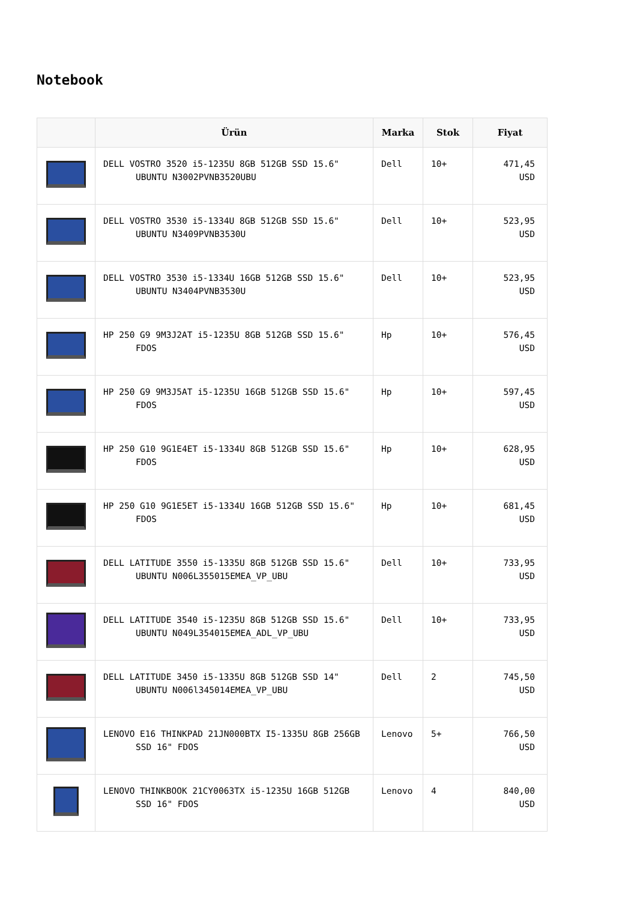Notebook
| | Ürün | Marka | Stok | Fiyat |
| --- | --- | --- | --- | --- |
| | DELL VOSTRO 3520 i5-1235U 8GB 512GB SSD 15.6" UBUNTU N3002PVNB3520UBU | Dell | 10+ | 471,45 USD |
| | DELL VOSTRO 3530 i5-1334U 8GB 512GB SSD 15.6" UBUNTU N3409PVNB3530U | Dell | 10+ | 523,95 USD |
| | DELL VOSTRO 3530 i5-1334U 16GB 512GB SSD 15.6" UBUNTU N3404PVNB3530U | Dell | 10+ | 523,95 USD |
| | HP 250 G9 9M3J2AT i5-1235U 8GB 512GB SSD 15.6" FDOS | Hp | 10+ | 576,45 USD |
| | HP 250 G9 9M3J5AT i5-1235U 16GB 512GB SSD 15.6" FDOS | Hp | 10+ | 597,45 USD |
| | HP 250 G10 9G1E4ET i5-1334U 8GB 512GB SSD 15.6" FDOS | Hp | 10+ | 628,95 USD |
| | HP 250 G10 9G1E5ET i5-1334U 16GB 512GB SSD 15.6" FDOS | Hp | 10+ | 681,45 USD |
| | DELL LATITUDE 3550 i5-1335U 8GB 512GB SSD 15.6" UBUNTU N006L355015EMEA_VP_UBU | Dell | 10+ | 733,95 USD |
| | DELL LATITUDE 3540 i5-1235U 8GB 512GB SSD 15.6" UBUNTU N049L354015EMEA_ADL_VP_UBU | Dell | 10+ | 733,95 USD |
| | DELL LATITUDE 3450 i5-1335U 8GB 512GB SSD 14" UBUNTU N006l345014EMEA_VP_UBU | Dell | 2 | 745,50 USD |
| | LENOVO E16 THINKPAD 21JN000BTX I5-1335U 8GB 256GB SSD 16" FDOS | Lenovo | 5+ | 766,50 USD |
| | LENOVO THINKBOOK 21CY0063TX i5-1235U 16GB 512GB SSD 16" FDOS | Lenovo | 4 | 840,00 USD |